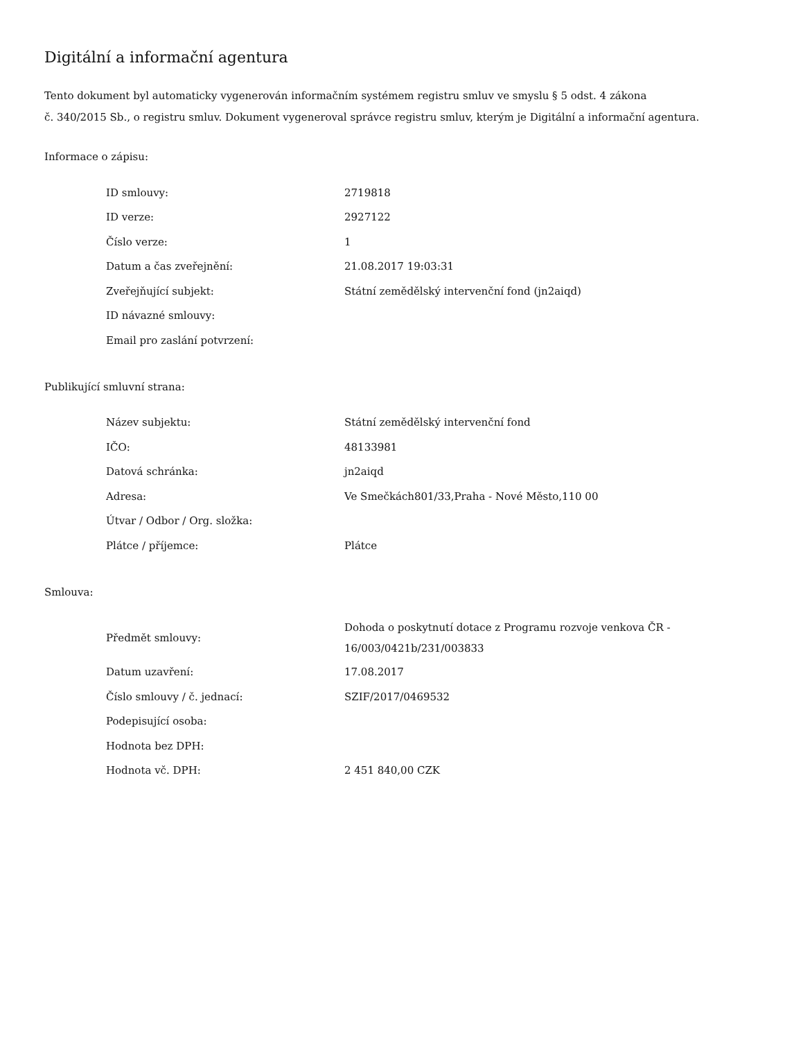Digitální a informační agentura
Tento dokument byl automaticky vygenerován informačním systémem registru smluv ve smyslu § 5 odst. 4 zákona
č. 340/2015 Sb., o registru smluv. Dokument vygeneroval správce registru smluv, kterým je Digitální a informační agentura.
Informace o zápisu:
| ID smlouvy: | 2719818 |
| ID verze: | 2927122 |
| Číslo verze: | 1 |
| Datum a čas zveřejnění: | 21.08.2017 19:03:31 |
| Zveřejňující subjekt: | Státní zemědělský intervenční fond (jn2aiqd) |
| ID návazné smlouvy: | |
| Email pro zaslání potvrzení: | |
Publikující smluvní strana:
| Název subjektu: | Státní zemědělský intervenční fond |
| IČO: | 48133981 |
| Datová schránka: | jn2aiqd |
| Adresa: | Ve Smečkách801/33,Praha - Nové Město,110 00 |
| Útvar / Odbor / Org. složka: | |
| Plátce / příjemce: | Plátce |
Smlouva:
| Předmět smlouvy: | Dohoda o poskytnutí dotace z Programu rozvoje venkova ČR - 16/003/0421b/231/003833 |
| Datum uzavření: | 17.08.2017 |
| Číslo smlouvy / č. jednací: | SZIF/2017/0469532 |
| Podepisující osoba: | |
| Hodnota bez DPH: | |
| Hodnota vč. DPH: | 2 451 840,00 CZK |